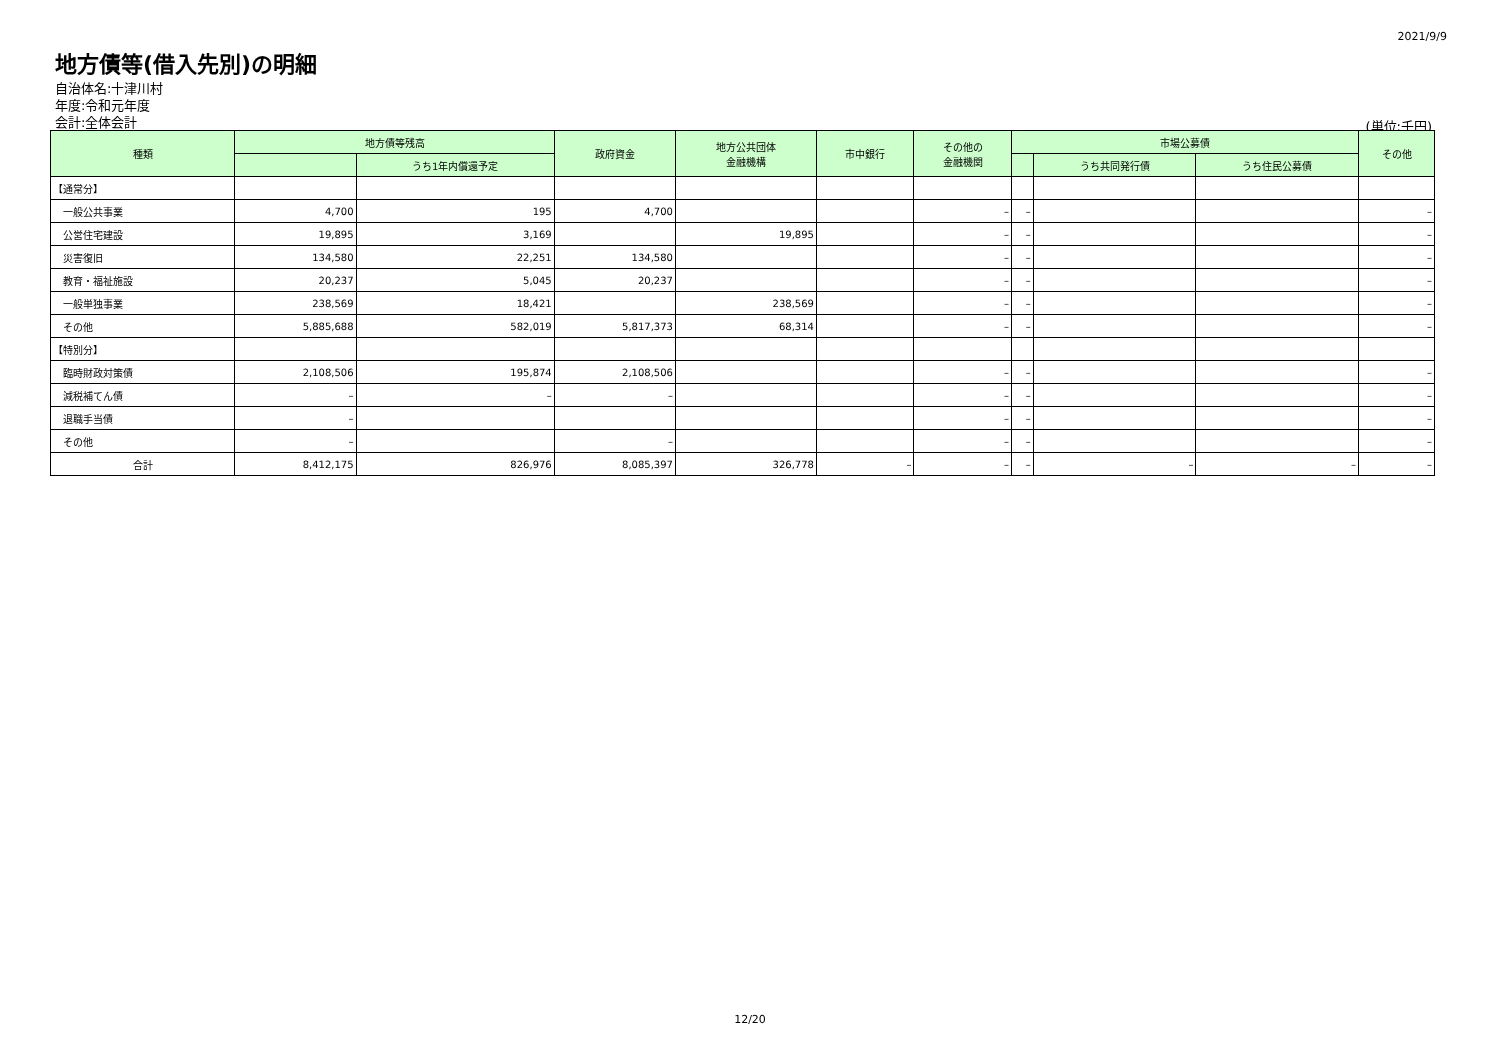2021/9/9
地方債等(借入先別)の明細
自治体名:十津川村
年度:令和元年度
会計:全体会計
(単位:千円)
| 種類 | 地方債等残高 | | 政府資金 | 地方公共団体 金融機構 | 市中銀行 | その他の 金融機関 | 市場公募債 | | | その他 |
| --- | --- | --- | --- | --- | --- | --- | --- | --- | --- | --- |
| | | うち1年内償還予定 | | | | | | うち共同発行債 | うち住民公募債 | |
| 【通常分】 | | | | | | | | | | |
| 一般公共事業 | 4,700 | 195 | 4,700 | | | – | – | | | – |
| 公営住宅建設 | 19,895 | 3,169 | | 19,895 | | – | – | | | – |
| 災害復旧 | 134,580 | 22,251 | 134,580 | | | – | – | | | – |
| 教育・福祉施設 | 20,237 | 5,045 | 20,237 | | | – | – | | | – |
| 一般単独事業 | 238,569 | 18,421 | | 238,569 | | – | – | | | – |
| その他 | 5,885,688 | 582,019 | 5,817,373 | 68,314 | | – | – | | | – |
| 【特別分】 | | | | | | | | | | |
| 臨時財政対策債 | 2,108,506 | 195,874 | 2,108,506 | | | – | – | | | – |
| 減税補てん債 | – | – | – | | | – | – | | | – |
| 退職手当債 | – | | | | | – | – | | | – |
| その他 | – | | – | | | – | – | | | – |
| 合計 | 8,412,175 | 826,976 | 8,085,397 | 326,778 | – | – | – | – | – | – |
12/20